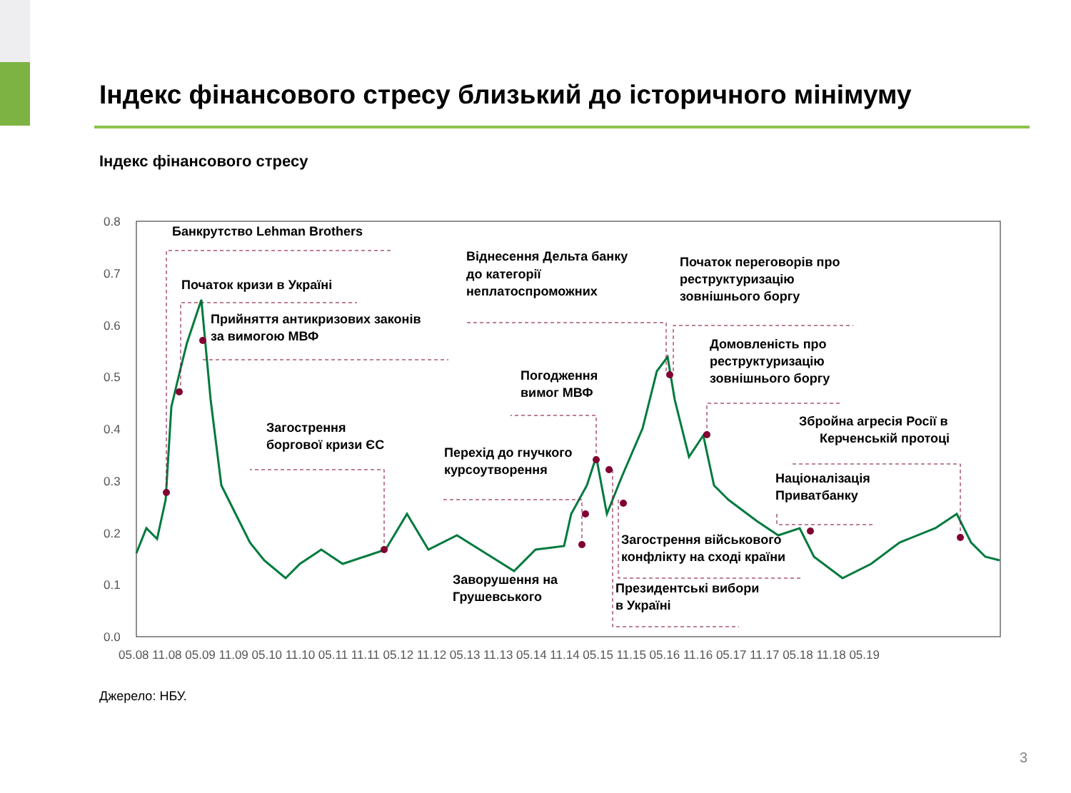Індекс фінансового стресу близький до історичного мінімуму
Індекс фінансового стресу
0.8
0.7
0.6
0.5
0.4
0.3
0.2
0.1
0.0
05.08 11.08 05.09 11.09 05.10 11.10 05.11 11.11 05.12 11.12 05.13 11.13 05.14 11.14 05.15 11.15 05.16 11.16 05.17 11.17 05.18 11.18 05.19
Банкрутство Lehman Brothers
Початок кризи в Україні
Прийняття антикризових законів
за вимогою МВФ
Загострення
боргової кризи ЄС
Віднесення Дельта банку
до категорії
неплатоспроможних
Погодження
вимог МВФ
Перехід до гнучкого
курсоутворення
Заворушення на
Грушевського
Початок переговорів про
реструктуризацію
зовнішнього боргу
Домовленість про
реструктуризацію
зовнішнього боргу
Збройна агресія Росії в
Керченській протоці
Націоналізація
Приватбанку
Загострення військового
конфлікту на сході країни
Президентські вибори
в Україні
Джерело: НБУ.
3